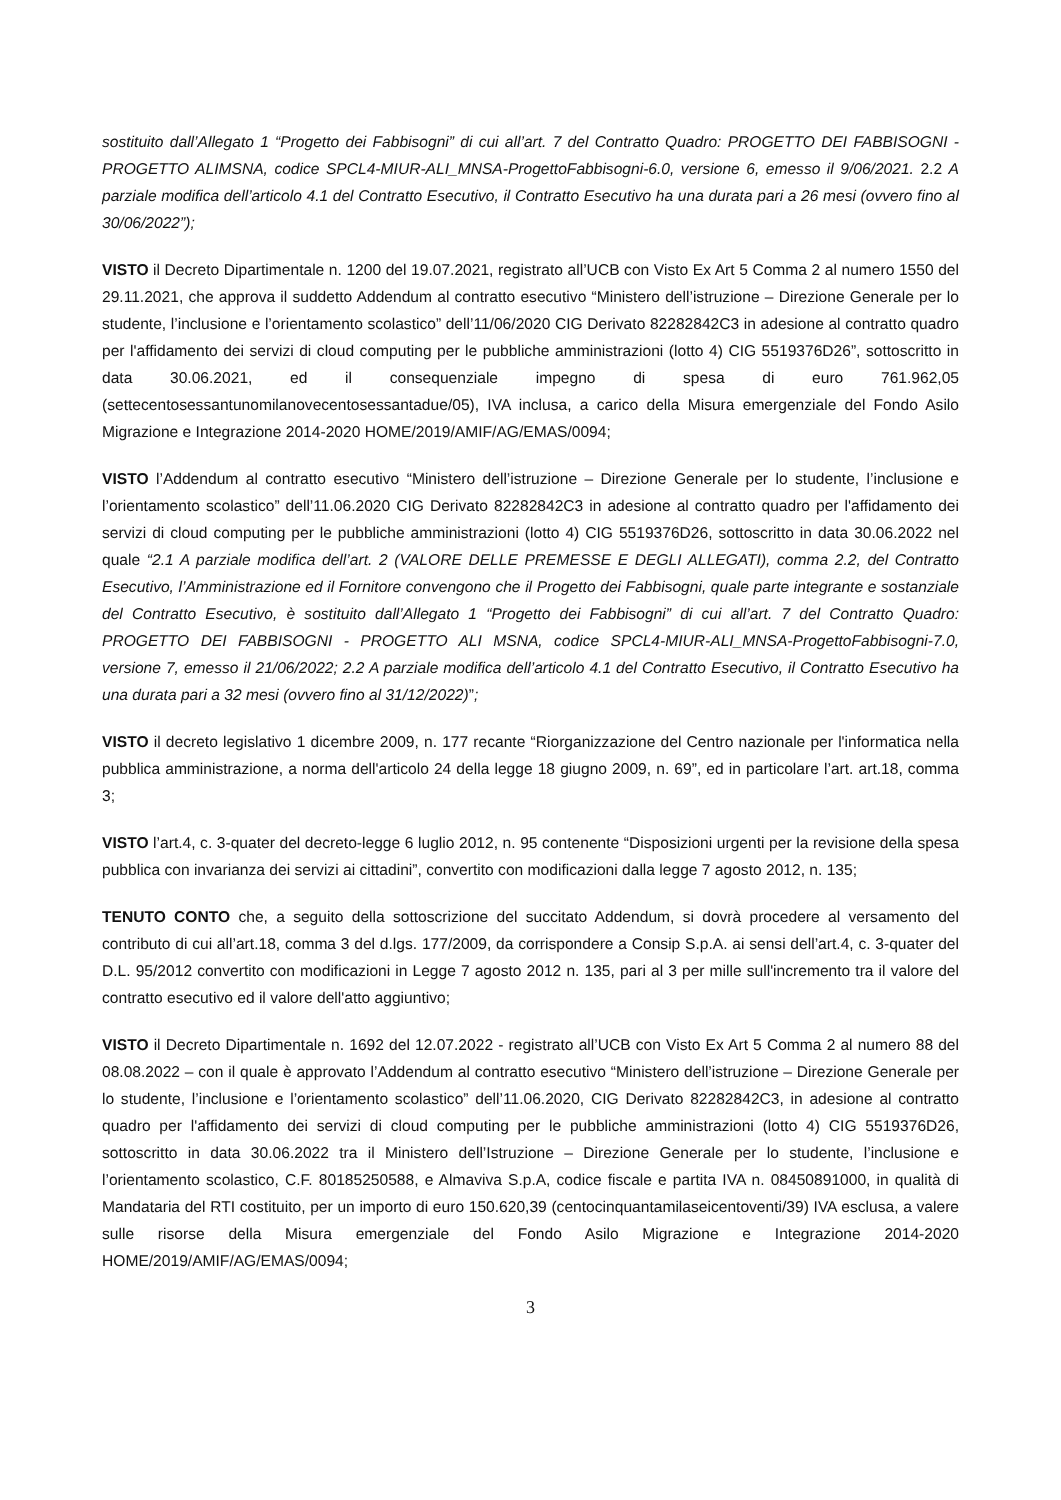sostituito dall’Allegato 1 “Progetto dei Fabbisogni” di cui all’art. 7 del Contratto Quadro: PROGETTO DEI FABBISOGNI - PROGETTO ALIMSNA, codice SPCL4-MIUR-ALI_MNSA-ProgettoFabbisogni-6.0, versione 6, emesso il 9/06/2021. 2.2 A parziale modifica dell’articolo 4.1 del Contratto Esecutivo, il Contratto Esecutivo ha una durata pari a 26 mesi (ovvero fino al 30/06/2022”);
VISTO il Decreto Dipartimentale n. 1200 del 19.07.2021, registrato all’UCB con Visto Ex Art 5 Comma 2 al numero 1550 del 29.11.2021, che approva il suddetto Addendum al contratto esecutivo “Ministero dell’istruzione – Direzione Generale per lo studente, l’inclusione e l’orientamento scolastico” dell’11/06/2020 CIG Derivato 82282842C3 in adesione al contratto quadro per l'affidamento dei servizi di cloud computing per le pubbliche amministrazioni (lotto 4) CIG 5519376D26”, sottoscritto in data 30.06.2021, ed il consequenziale impegno di spesa di euro 761.962,05 (settecentosessantunomilanovecentosessantadue/05), IVA inclusa, a carico della Misura emergenziale del Fondo Asilo Migrazione e Integrazione 2014-2020 HOME/2019/AMIF/AG/EMAS/0094;
VISTO l’Addendum al contratto esecutivo “Ministero dell’istruzione – Direzione Generale per lo studente, l’inclusione e l’orientamento scolastico” dell’11.06.2020 CIG Derivato 82282842C3 in adesione al contratto quadro per l'affidamento dei servizi di cloud computing per le pubbliche amministrazioni (lotto 4) CIG 5519376D26, sottoscritto in data 30.06.2022 nel quale “2.1 A parziale modifica dell’art. 2 (VALORE DELLE PREMESSE E DEGLI ALLEGATI), comma 2.2, del Contratto Esecutivo, l’Amministrazione ed il Fornitore convengono che il Progetto dei Fabbisogni, quale parte integrante e sostanziale del Contratto Esecutivo, è sostituito dall’Allegato 1 “Progetto dei Fabbisogni” di cui all’art. 7 del Contratto Quadro: PROGETTO DEI FABBISOGNI - PROGETTO ALI MSNA, codice SPCL4-MIUR-ALI_MNSA-ProgettoFabbisogni-7.0, versione 7, emesso il 21/06/2022; 2.2 A parziale modifica dell’articolo 4.1 del Contratto Esecutivo, il Contratto Esecutivo ha una durata pari a 32 mesi (ovvero fino al 31/12/2022)”;
VISTO il decreto legislativo 1 dicembre 2009, n. 177 recante “Riorganizzazione del Centro nazionale per l'informatica nella pubblica amministrazione, a norma dell'articolo 24 della legge 18 giugno 2009, n. 69”, ed in particolare l’art. art.18, comma 3;
VISTO l’art.4, c. 3-quater del decreto-legge 6 luglio 2012, n. 95 contenente “Disposizioni urgenti per la revisione della spesa pubblica con invarianza dei servizi ai cittadini”, convertito con modificazioni dalla legge 7 agosto 2012, n. 135;
TENUTO CONTO che, a seguito della sottoscrizione del succitato Addendum, si dovrà procedere al versamento del contributo di cui all’art.18, comma 3 del d.lgs. 177/2009, da corrispondere a Consip S.p.A. ai sensi dell’art.4, c. 3-quater del D.L. 95/2012 convertito con modificazioni in Legge 7 agosto 2012 n. 135, pari al 3 per mille sull'incremento tra il valore del contratto esecutivo ed il valore dell'atto aggiuntivo;
VISTO il Decreto Dipartimentale n. 1692 del 12.07.2022 - registrato all’UCB con Visto Ex Art 5 Comma 2 al numero 88 del 08.08.2022 – con il quale è approvato l’Addendum al contratto esecutivo “Ministero dell’istruzione – Direzione Generale per lo studente, l’inclusione e l’orientamento scolastico” dell’11.06.2020, CIG Derivato 82282842C3, in adesione al contratto quadro per l'affidamento dei servizi di cloud computing per le pubbliche amministrazioni (lotto 4) CIG 5519376D26, sottoscritto in data 30.06.2022 tra il Ministero dell’Istruzione – Direzione Generale per lo studente, l’inclusione e l’orientamento scolastico, C.F. 80185250588, e Almaviva S.p.A, codice fiscale e partita IVA n. 08450891000, in qualità di Mandataria del RTI costituito, per un importo di euro 150.620,39 (centocinquantamilaseicentoventi/39) IVA esclusa, a valere sulle risorse della Misura emergenziale del Fondo Asilo Migrazione e Integrazione 2014-2020 HOME/2019/AMIF/AG/EMAS/0094;
3